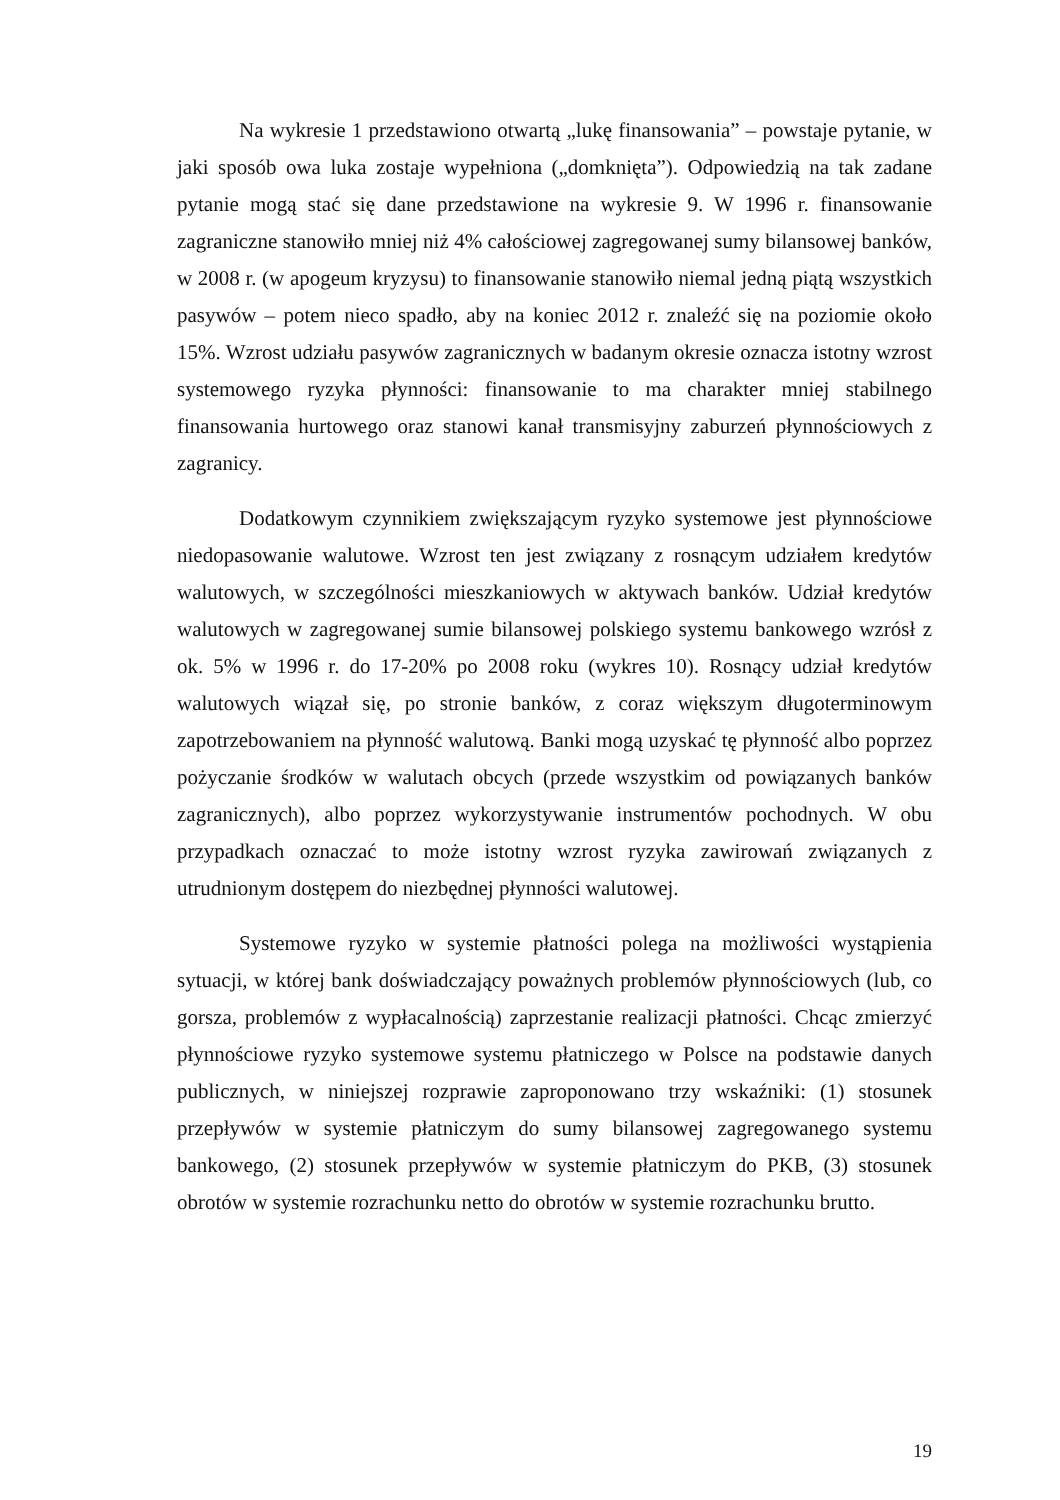Na wykresie 1 przedstawiono otwartą „lukę finansowania” – powstaje pytanie, w jaki sposób owa luka zostaje wypełniona („domknięta”). Odpowiedzią na tak zadane pytanie mogą stać się dane przedstawione na wykresie 9. W 1996 r. finansowanie zagraniczne stanowiło mniej niż 4% całościowej zagregowanej sumy bilansowej banków, w 2008 r. (w apogeum kryzysu) to finansowanie stanowiło niemal jedną piątą wszystkich pasywów – potem nieco spadło, aby na koniec 2012 r. znaleźć się na poziomie około 15%. Wzrost udziału pasywów zagranicznych w badanym okresie oznacza istotny wzrost systemowego ryzyka płynności: finansowanie to ma charakter mniej stabilnego finansowania hurtowego oraz stanowi kanał transmisyjny zaburzeń płynnościowych z zagranicy.
Dodatkowym czynnikiem zwiększającym ryzyko systemowe jest płynnościowe niedopasowanie walutowe. Wzrost ten jest związany z rosnącym udziałem kredytów walutowych, w szczególności mieszkaniowych w aktywach banków. Udział kredytów walutowych w zagregowanej sumie bilansowej polskiego systemu bankowego wzrósł z ok. 5% w 1996 r. do 17-20% po 2008 roku (wykres 10). Rosnący udział kredytów walutowych wiązał się, po stronie banków, z coraz większym długoterminowym zapotrzebowaniem na płynność walutową. Banki mogą uzyskać tę płynność albo poprzez pożyczanie środków w walutach obcych (przede wszystkim od powiązanych banków zagranicznych), albo poprzez wykorzystywanie instrumentów pochodnych. W obu przypadkach oznaczać to może istotny wzrost ryzyka zawirowań związanych z utrudnionym dostępem do niezbędnej płynności walutowej.
Systemowe ryzyko w systemie płatności polega na możliwości wystąpienia sytuacji, w której bank doświadczający poważnych problemów płynnościowych (lub, co gorsza, problemów z wypłacalnością) zaprzestanie realizacji płatności. Chcąc zmierzyć płynnościowe ryzyko systemowe systemu płatniczego w Polsce na podstawie danych publicznych, w niniejszej rozprawie zaproponowano trzy wskaźniki: (1) stosunek przepływów w systemie płatniczym do sumy bilansowej zagregowanego systemu bankowego, (2) stosunek przepływów w systemie płatniczym do PKB, (3) stosunek obrotów w systemie rozrachunku netto do obrotów w systemie rozrachunku brutto.
19